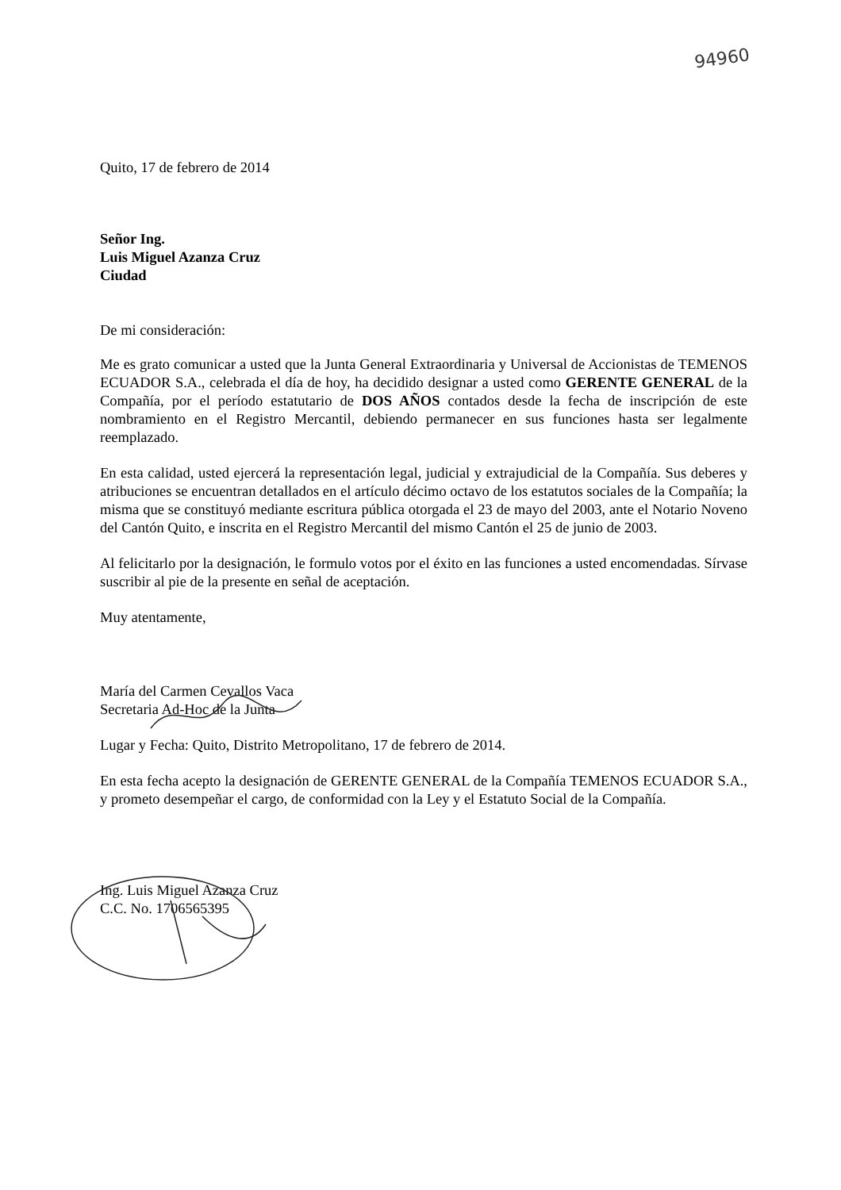94960
Quito, 17 de febrero de 2014
Señor Ing.
Luis Miguel Azanza Cruz
Ciudad
De mi consideración:
Me es grato comunicar a usted que la Junta General Extraordinaria y Universal de Accionistas de TEMENOS ECUADOR S.A., celebrada el día de hoy, ha decidido designar a usted como GERENTE GENERAL de la Compañía, por el período estatutario de DOS AÑOS contados desde la fecha de inscripción de este nombramiento en el Registro Mercantil, debiendo permanecer en sus funciones hasta ser legalmente reemplazado.
En esta calidad, usted ejercerá la representación legal, judicial y extrajudicial de la Compañía. Sus deberes y atribuciones se encuentran detallados en el artículo décimo octavo de los estatutos sociales de la Compañía; la misma que se constituyó mediante escritura pública otorgada el 23 de mayo del 2003, ante el Notario Noveno del Cantón Quito, e inscrita en el Registro Mercantil del mismo Cantón el 25 de junio de 2003.
Al felicitarlo por la designación, le formulo votos por el éxito en las funciones a usted encomendadas. Sírvase suscribir al pie de la presente en señal de aceptación.
Muy atentamente,
María del Carmen Cevallos Vaca
Secretaria Ad-Hoc de la Junta
Lugar y Fecha: Quito, Distrito Metropolitano, 17 de febrero de 2014.
En esta fecha acepto la designación de GERENTE GENERAL de la Compañía TEMENOS ECUADOR S.A., y prometo desempeñar el cargo, de conformidad con la Ley y el Estatuto Social de la Compañía.
Ing. Luis Miguel Azanza Cruz
C.C. No. 1706565395